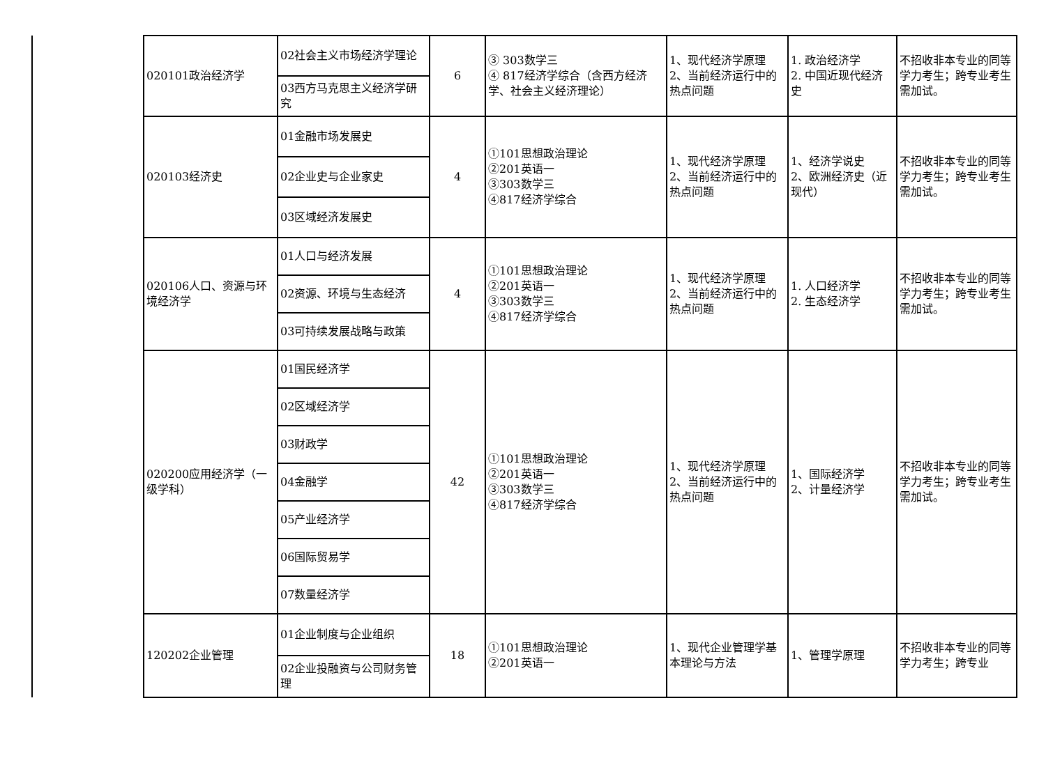| | 020101政治经济学 | 02社会主义市场经济学理论 | 6 | ③ 303数学三 ④ 817经济学综合（含西方经济学、社会主义经济理论） | 1、现代经济学原理 2、当前经济运行中的热点问题 | 1. 政治经济学 2. 中国近现代经济史 | 不招收非本专业的同等学力考生；跨专业考生需加试。 |
| | | 03西方马克思主义经济学研究 | | | | | |
| | 020103经济史 | 01金融市场发展史 | 4 | ①101思想政治理论 ②201英语一 ③303数学三 ④817经济学综合 | 1、现代经济学原理 2、当前经济运行中的热点问题 | 1、经济学说史 2、欧洲经济史（近现代） | 不招收非本专业的同等学力考生；跨专业考生需加试。 |
| | | 02企业史与企业家史 | | | | | |
| | | 03区域经济发展史 | | | | | |
| | 020106人口、资源与环境经济学 | 01人口与经济发展 | 4 | ①101思想政治理论 ②201英语一 ③303数学三 ④817经济学综合 | 1、现代经济学原理 2、当前经济运行中的热点问题 | 1. 人口经济学 2. 生态经济学 | 不招收非本专业的同等学力考生；跨专业考生需加试。 |
| | | 02资源、环境与生态经济 | | | | | |
| | | 03可持续发展战略与政策 | | | | | |
| | 020200应用经济学（一级学科） | 01国民经济学 | 42 | ①101思想政治理论 ②201英语一 ③303数学三 ④817经济学综合 | 1、现代经济学原理 2、当前经济运行中的热点问题 | 1、国际经济学 2、计量经济学 | 不招收非本专业的同等学力考生；跨专业考生需加试。 |
| | | 02区域经济学 | | | | | |
| | | 03财政学 | | | | | |
| | | 04金融学 | | | | | |
| | | 05产业经济学 | | | | | |
| | | 06国际贸易学 | | | | | |
| | | 07数量经济学 | | | | | |
| | 120202企业管理 | 01企业制度与企业组织 | 18 | ①101思想政治理论 ②201英语一 | 1、现代企业管理学基本理论与方法 | 1、管理学原理 | 不招收非本专业的同等学力考生；跨专业 |
| | | 02企业投融资与公司财务管理 | | | | | |